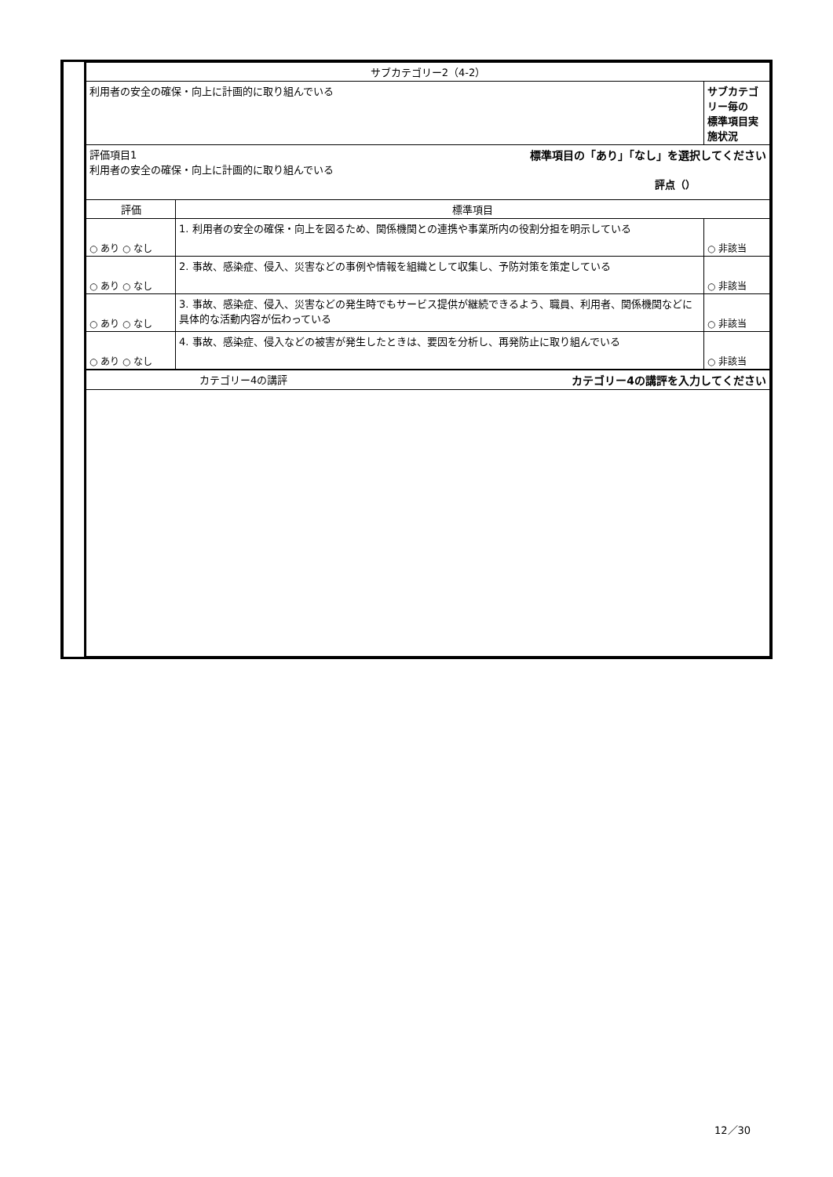| サブカテゴリー2（4-2） | | |
| 利用者の安全の確保・向上に計画的に取り組んでいる | | サブカテゴリー毎の 標準項目実施状況 |
| 評価項目1 標準項目の「あり」「なし」を選択してください 利用者の安全の確保・向上に計画的に取り組んでいる 評点（） | | |
| 評価 | 標準項目 | |
| ○ あり ○ なし | 1. 利用者の安全の確保・向上を図るため、関係機関との連携や事業所内の役割分担を明示している | ○ 非該当 |
| ○ あり ○ なし | 2. 事故、感染症、侵入、災害などの事例や情報を組織として収集し、予防対策を策定している | ○ 非該当 |
| ○ あり ○ なし | 3. 事故、感染症、侵入、災害などの発生時でもサービス提供が継続できるよう、職員、利用者、関係機関などに具体的な活動内容が伝わっている | ○ 非該当 |
| ○ あり ○ なし | 4. 事故、感染症、侵入などの被害が発生したときは、要因を分析し、再発防止に取り組んでいる | ○ 非該当 |
| カテゴリー4の講評 カテゴリー4の講評を入力してください | | |
12／30